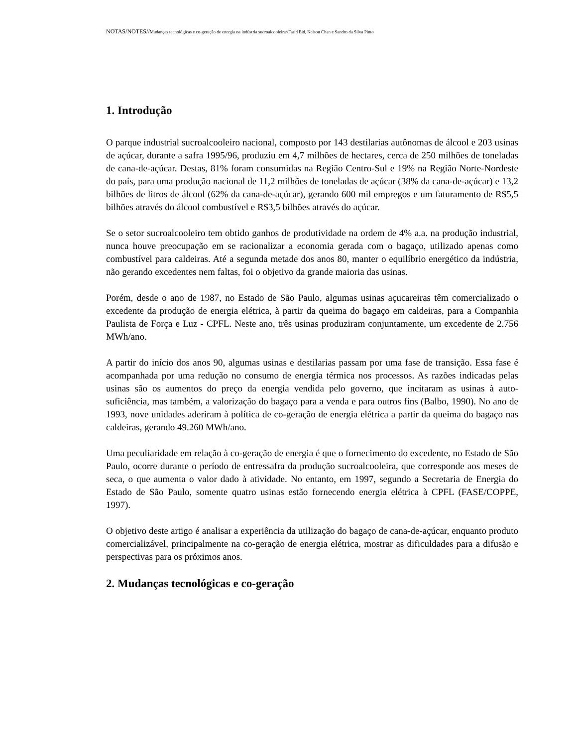NOTAS/NOTES//Mudanças tecnológicas e co-geração de energia na indústria sucroalcooleira//Farid Eid, Kelson Chan e Sandro da Silva Pinto
1. Introdução
O parque industrial sucroalcooleiro nacional, composto por 143 destilarias autônomas de álcool e 203 usinas de açúcar, durante a safra 1995/96, produziu em 4,7 milhões de hectares, cerca de 250 milhões de toneladas de cana-de-açúcar. Destas, 81% foram consumidas na Região Centro-Sul e 19% na Região Norte-Nordeste do país, para uma produção nacional de 11,2 milhões de toneladas de açúcar (38% da cana-de-açúcar) e 13,2 bilhões de litros de álcool (62% da cana-de-açúcar), gerando 600 mil empregos e um faturamento de R$5,5 bilhões através do álcool combustível e R$3,5 bilhões através do açúcar.
Se o setor sucroalcooleiro tem obtido ganhos de produtividade na ordem de 4% a.a. na produção industrial, nunca houve preocupação em se racionalizar a economia gerada com o bagaço, utilizado apenas como combustível para caldeiras. Até a segunda metade dos anos 80, manter o equilíbrio energético da indústria, não gerando excedentes nem faltas, foi o objetivo da grande maioria das usinas.
Porém, desde o ano de 1987, no Estado de São Paulo, algumas usinas açucareiras têm comercializado o excedente da produção de energia elétrica, à partir da queima do bagaço em caldeiras, para a Companhia Paulista de Força e Luz - CPFL. Neste ano, três usinas produziram conjuntamente, um excedente de 2.756 MWh/ano.
A partir do início dos anos 90, algumas usinas e destilarias passam por uma fase de transição. Essa fase é acompanhada por uma redução no consumo de energia térmica nos processos. As razões indicadas pelas usinas são os aumentos do preço da energia vendida pelo governo, que incitaram as usinas à auto-suficiência, mas também, a valorização do bagaço para a venda e para outros fins (Balbo, 1990). No ano de 1993, nove unidades aderiram à política de co-geração de energia elétrica a partir da queima do bagaço nas caldeiras, gerando 49.260 MWh/ano.
Uma peculiaridade em relação à co-geração de energia é que o fornecimento do excedente, no Estado de São Paulo, ocorre durante o período de entressafra da produção sucroalcooleira, que corresponde aos meses de seca, o que aumenta o valor dado à atividade. No entanto, em 1997, segundo a Secretaria de Energia do Estado de São Paulo, somente quatro usinas estão fornecendo energia elétrica à CPFL (FASE/COPPE, 1997).
O objetivo deste artigo é analisar a experiência da utilização do bagaço de cana-de-açúcar, enquanto produto comercializável, principalmente na co-geração de energia elétrica, mostrar as dificuldades para a difusão e perspectivas para os próximos anos.
2. Mudanças tecnológicas e co-geração